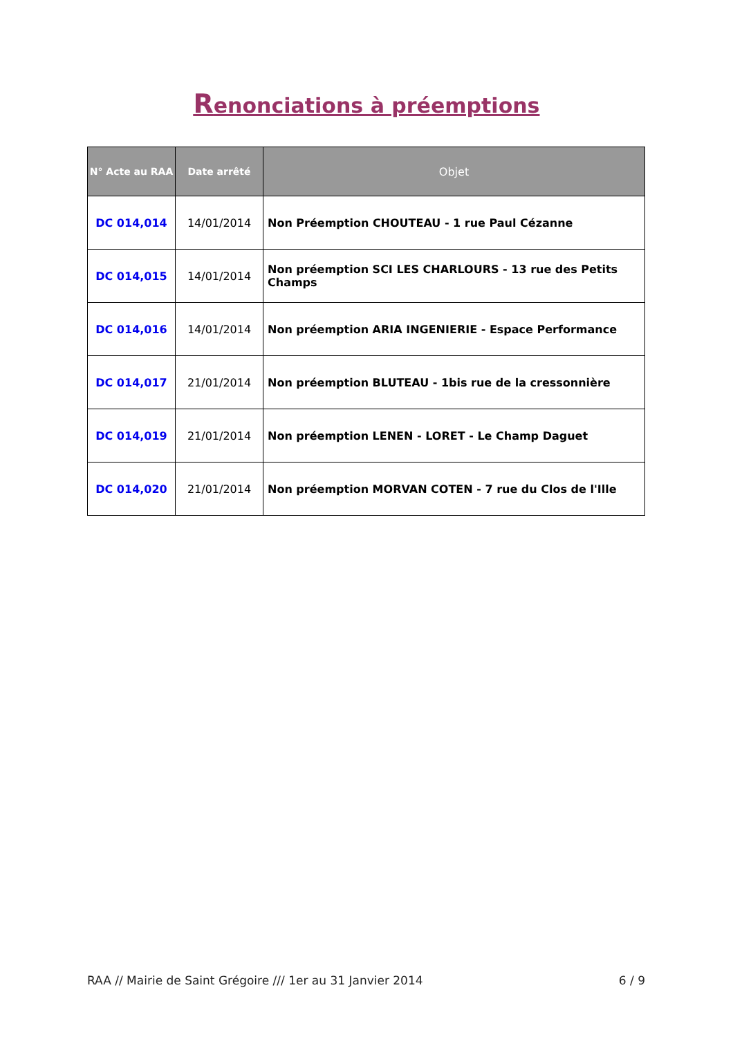Renonciations à préemptions
| N° Acte au RAA | Date arrêté | Objet |
| --- | --- | --- |
| DC 014,014 | 14/01/2014 | Non Préemption CHOUTEAU - 1 rue Paul Cézanne |
| DC 014,015 | 14/01/2014 | Non préemption SCI LES CHARLOURS - 13 rue des Petits Champs |
| DC 014,016 | 14/01/2014 | Non préemption ARIA INGENIERIE - Espace Performance |
| DC 014,017 | 21/01/2014 | Non préemption BLUTEAU - 1bis rue de la cressonnière |
| DC 014,019 | 21/01/2014 | Non préemption LENEN - LORET - Le Champ Daguet |
| DC 014,020 | 21/01/2014 | Non préemption MORVAN COTEN - 7 rue du Clos de l'Ille |
RAA // Mairie de Saint Grégoire /// 1er au 31 Janvier 2014 6 / 9